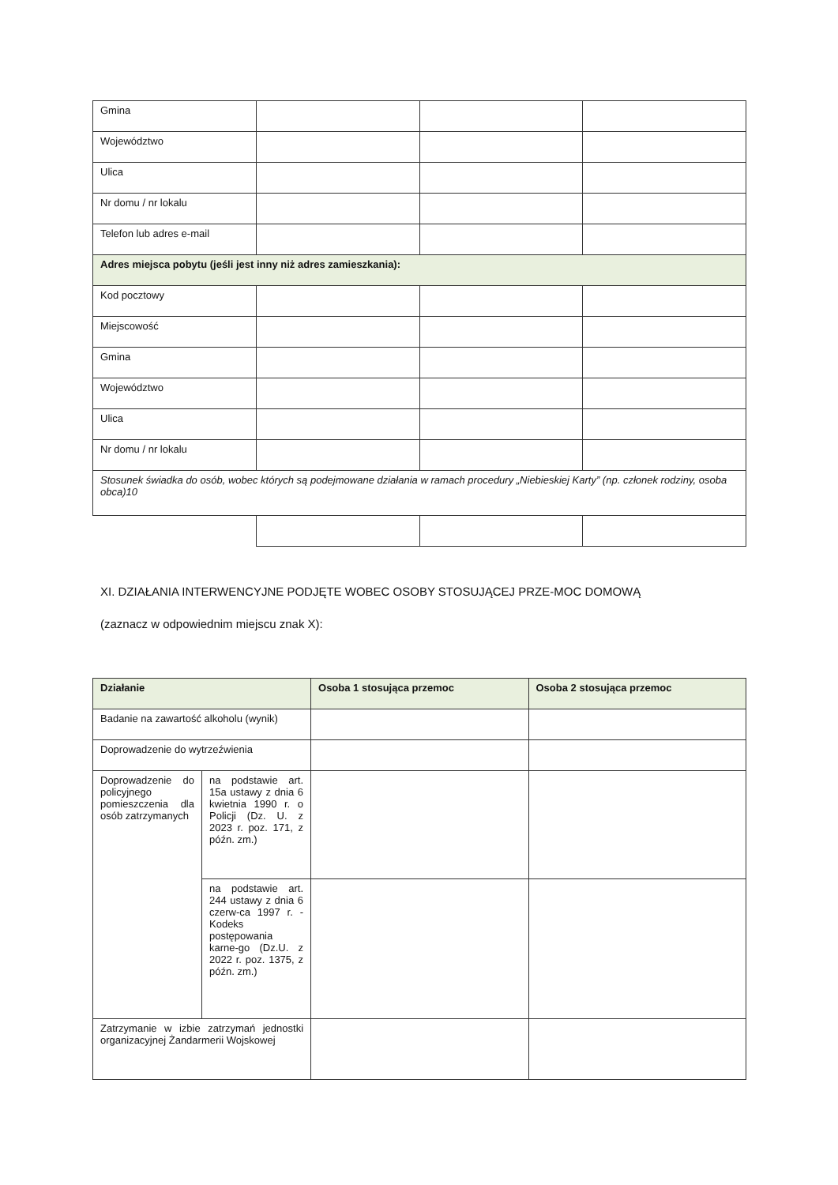| Gmina | | | |
| Województwo | | | |
| Ulica | | | |
| Nr domu / nr lokalu | | | |
| Telefon lub adres e-mail | | | |
| Adres miejsca pobytu (jeśli jest inny niż adres zamieszkania): | | | |
| Kod pocztowy | | | |
| Miejscowość | | | |
| Gmina | | | |
| Województwo | | | |
| Ulica | | | |
| Nr domu / nr lokalu | | | |
| Stosunek świadka do osób, wobec których są podejmowane działania w ramach procedury „Niebieskiej Karty” (np. członek rodziny, osoba obca)10 | | | |
XI. DZIAŁANIA INTERWENCYJNE PODJĘTE WOBEC OSOBY STOSUJĄCEJ PRZE-MOC DOMOWĄ
(zaznacz w odpowiednim miejscu znak X):
| Działanie | | Osoba 1 stosująca przemoc | Osoba 2 stosująca przemoc |
| --- | --- | --- | --- |
| Badanie na zawartość alkoholu (wynik) | | | |
| Doprowadzenie do wytrzeźwienia | | | |
| Doprowadzenie do policyjnego pomieszczenia dla osób zatrzymanych | na podstawie art. 15a ustawy z dnia 6 kwietnia 1990 r. o Policji (Dz. U. z 2023 r. poz. 171, z późn. zm.) | | |
| | na podstawie art. 244 ustawy z dnia 6 czerw-ca 1997 r. - Kodeks postępowania karne-go (Dz.U. z 2022 r. poz. 1375, z późn. zm.) | | |
| Zatrzymanie w izbie zatrzymań jednostki organizacyjnej Żandarmerii Wojskowej | | | |